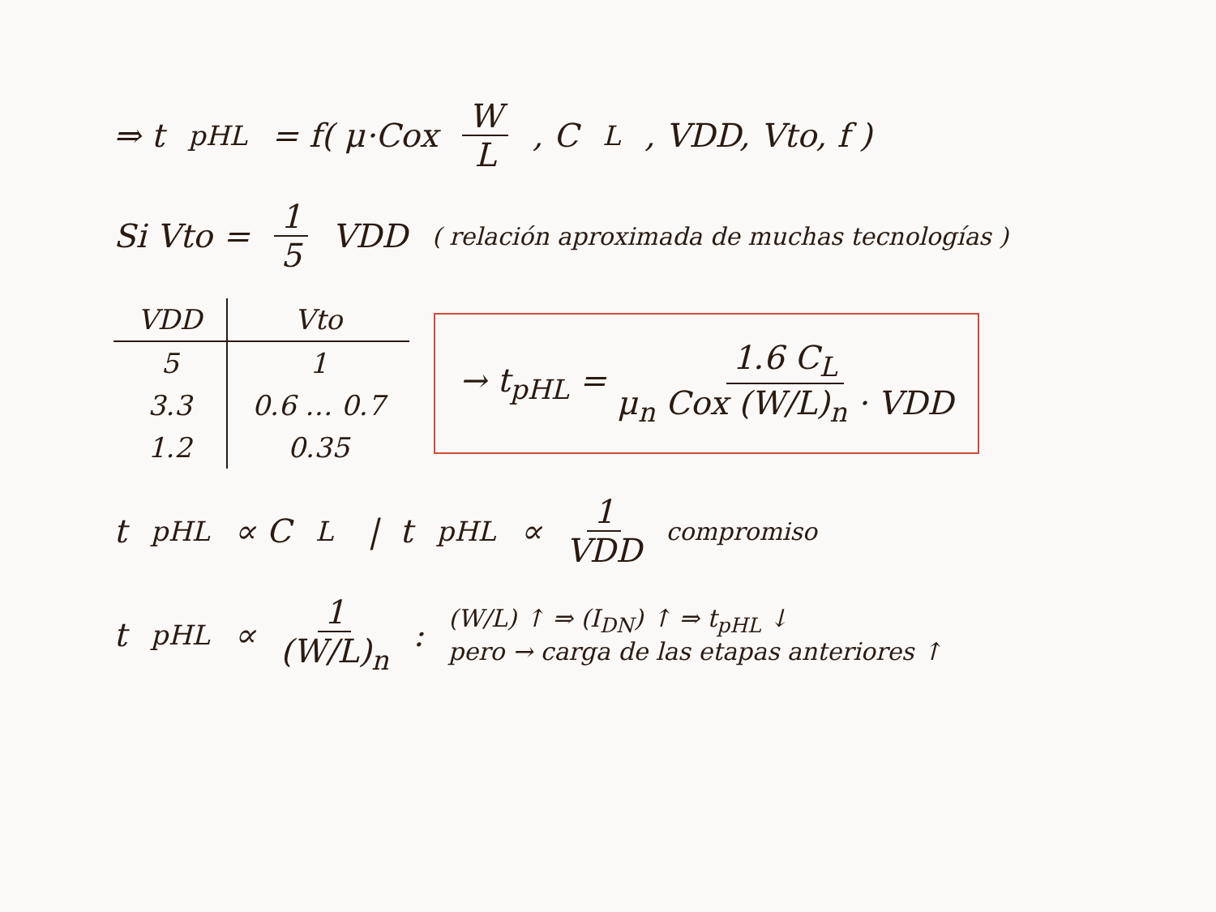⇒ t<sub>pHL</sub> = f( μ·Cox W L, C<sub>L</sub>, VDD, Vto, f )
Si Vto = 1 5 VDD ( relación aproximada de muchas tecnologías )
| VDD | Vto |
| --- | --- |
| 5 | 1 |
| 3.3 | 0.6 … 0.7 |
| 1.2 | 0.35 |
→ t<sub>pHL</sub> = 1.6 C<sub>L</sub> μ<sub>n</sub> Cox (W/L)<sub>n</sub> · VDD
t<sub>pHL</sub> ∝ C<sub>L</sub> | t<sub>pHL</sub> ∝ 1 VDD compromiso
t<sub>pHL</sub> ∝ 1 (W/L)<sub>n</sub> : (W/L) ↑ ⇒ (I<sub>DN</sub>) ↑ ⇒ t<sub>pHL</sub> ↓
pero → carga de las etapas anteriores ↑